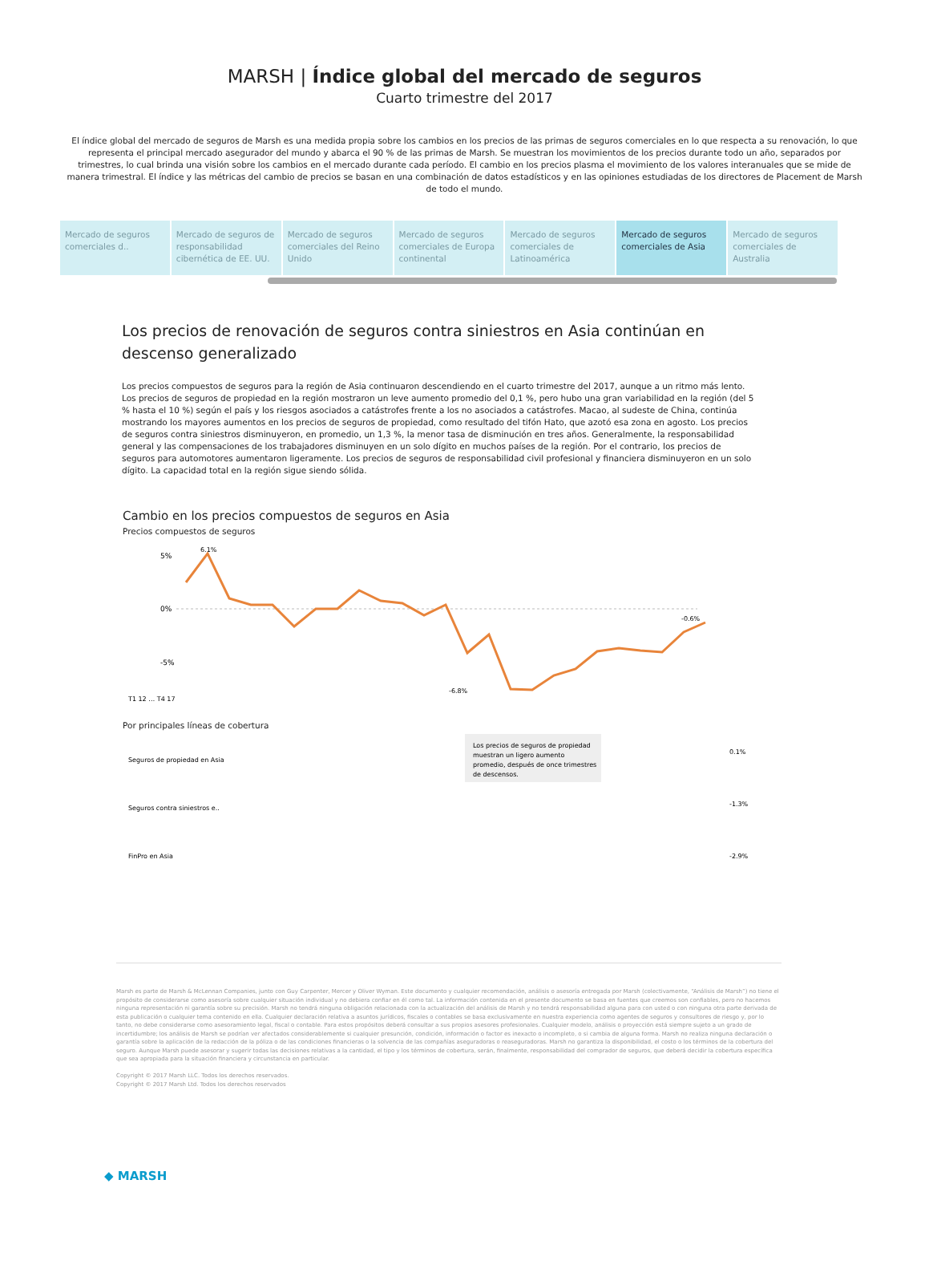MARSH | Índice global del mercado de seguros
Cuarto trimestre del 2017
El índice global del mercado de seguros de Marsh es una medida propia sobre los cambios en los precios de las primas de seguros comerciales en lo que respecta a su renovación, lo que representa el principal mercado asegurador del mundo y abarca el 90 % de las primas de Marsh. Se muestran los movimientos de los precios durante todo un año, separados por trimestres, lo cual brinda una visión sobre los cambios en el mercado durante cada período. El cambio en los precios plasma el movimiento de los valores interanuales que se mide de manera trimestral. El índice y las métricas del cambio de precios se basan en una combinación de datos estadísticos y en las opiniones estudiadas de los directores de Placement de Marsh de todo el mundo.
Mercado de seguros comerciales d..
Mercado de seguros de responsabilidad cibernética de EE. UU.
Mercado de seguros comerciales del Reino Unido
Mercado de seguros comerciales de Europa continental
Mercado de seguros comerciales de Latinoamérica
Mercado de seguros comerciales de Asia
Mercado de seguros comerciales de Australia
Los precios de renovación de seguros contra siniestros en Asia continúan en descenso generalizado
Los precios compuestos de seguros para la región de Asia continuaron descendiendo en el cuarto trimestre del 2017, aunque a un ritmo más lento. Los precios de seguros de propiedad en la región mostraron un leve aumento promedio del 0,1 %, pero hubo una gran variabilidad en la región (del 5 % hasta el 10 %) según el país y los riesgos asociados a catástrofes frente a los no asociados a catástrofes. Macao, al sudeste de China, continúa mostrando los mayores aumentos en los precios de seguros de propiedad, como resultado del tifón Hato, que azotó esa zona en agosto. Los precios de seguros contra siniestros disminuyeron, en promedio, un 1,3 %, la menor tasa de disminución en tres años. Generalmente, la responsabilidad general y las compensaciones de los trabajadores disminuyen en un solo dígito en muchos países de la región. Por el contrario, los precios de seguros para automotores aumentaron ligeramente. Los precios de seguros de responsabilidad civil profesional y financiera disminuyeron en un solo dígito. La capacidad total en la región sigue siendo sólida.
Cambio en los precios compuestos de seguros en Asia
Precios compuestos de seguros
5%
0%
-5%
6.1%
-6.8%
-0.6%
T1 12 … T4 17
Por principales líneas de cobertura
Seguros de propiedad en Asia
Seguros contra siniestros e..
FinPro en Asia
Los precios de seguros de propiedad
muestran un ligero aumento
promedio, después de once trimestres
de descensos.
0.1%
-1.3%
-2.9%
Marsh es parte de Marsh & McLennan Companies, junto con Guy Carpenter, Mercer y Oliver Wyman. Este documento y cualquier recomendación, análisis o asesoría entregada por Marsh (colectivamente, “Análisis de Marsh”) no tiene el propósito de considerarse como asesoría sobre cualquier situación individual y no debiera confiar en él como tal. La información contenida en el presente documento se basa en fuentes que creemos son confiables, pero no hacemos ninguna representación ni garantía sobre su precisión. Marsh no tendrá ninguna obligación relacionada con la actualización del análisis de Marsh y no tendrá responsabilidad alguna para con usted o con ninguna otra parte derivada de esta publicación o cualquier tema contenido en ella. Cualquier declaración relativa a asuntos jurídicos, fiscales o contables se basa exclusivamente en nuestra experiencia como agentes de seguros y consultores de riesgo y, por lo tanto, no debe considerarse como asesoramiento legal, fiscal o contable. Para estos propósitos deberá consultar a sus propios asesores profesionales. Cualquier modelo, análisis o proyección está siempre sujeto a un grado de incertidumbre; los análisis de Marsh se podrían ver afectados considerablemente si cualquier presunción, condición, información o factor es inexacto o incompleto, o si cambia de alguna forma. Marsh no realiza ninguna declaración o garantía sobre la aplicación de la redacción de la póliza o de las condiciones financieras o la solvencia de las compañías aseguradoras o reaseguradoras. Marsh no garantiza la disponibilidad, el costo o los términos de la cobertura del seguro. Aunque Marsh puede asesorar y sugerir todas las decisiones relativas a la cantidad, el tipo y los términos de cobertura, serán, finalmente, responsabilidad del comprador de seguros, que deberá decidir la cobertura específica que sea apropiada para la situación financiera y circunstancia en particular.
Copyright © 2017 Marsh LLC. Todos los derechos reservados.
Copyright © 2017 Marsh Ltd. Todos los derechos reservados
◆ MARSH